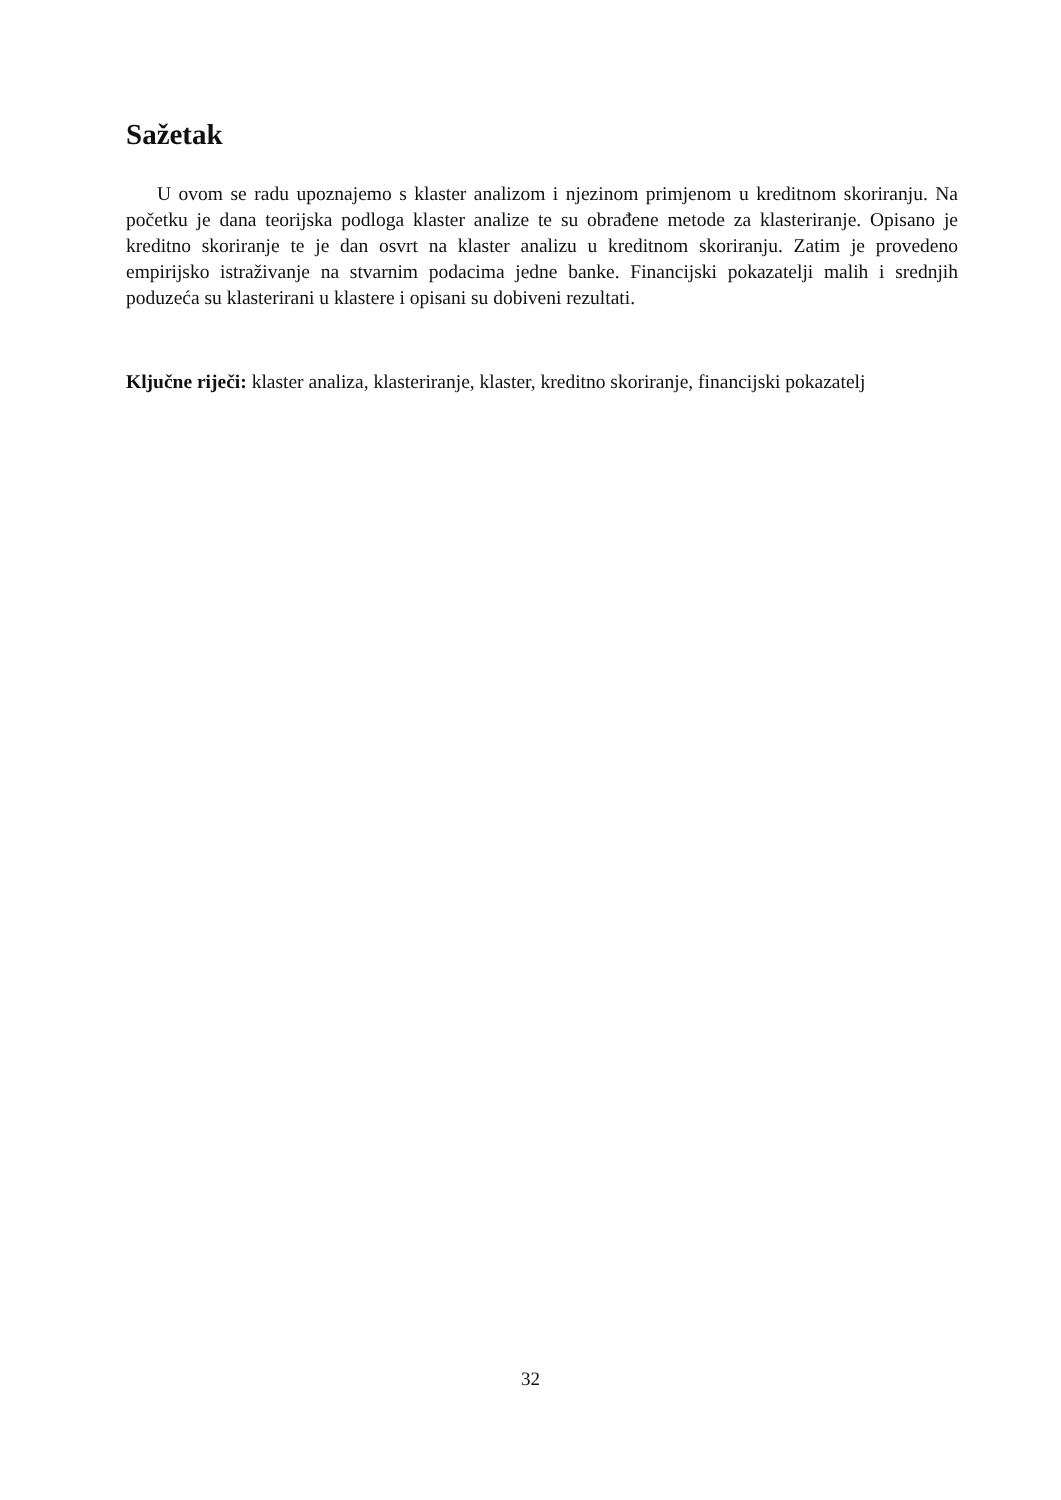Sažetak
U ovom se radu upoznajemo s klaster analizom i njezinom primjenom u kreditnom skoriranju. Na početku je dana teorijska podloga klaster analize te su obrađene metode za klasteriranje. Opisano je kreditno skoriranje te je dan osvrt na klaster analizu u kreditnom skoriranju. Zatim je provedeno empirijsko istraživanje na stvarnim podacima jedne banke. Financijski pokazatelji malih i srednjih poduzeća su klasterirani u klastere i opisani su dobiveni rezultati.
Ključne riječi: klaster analiza, klasteriranje, klaster, kreditno skoriranje, financijski pokazatelj
32